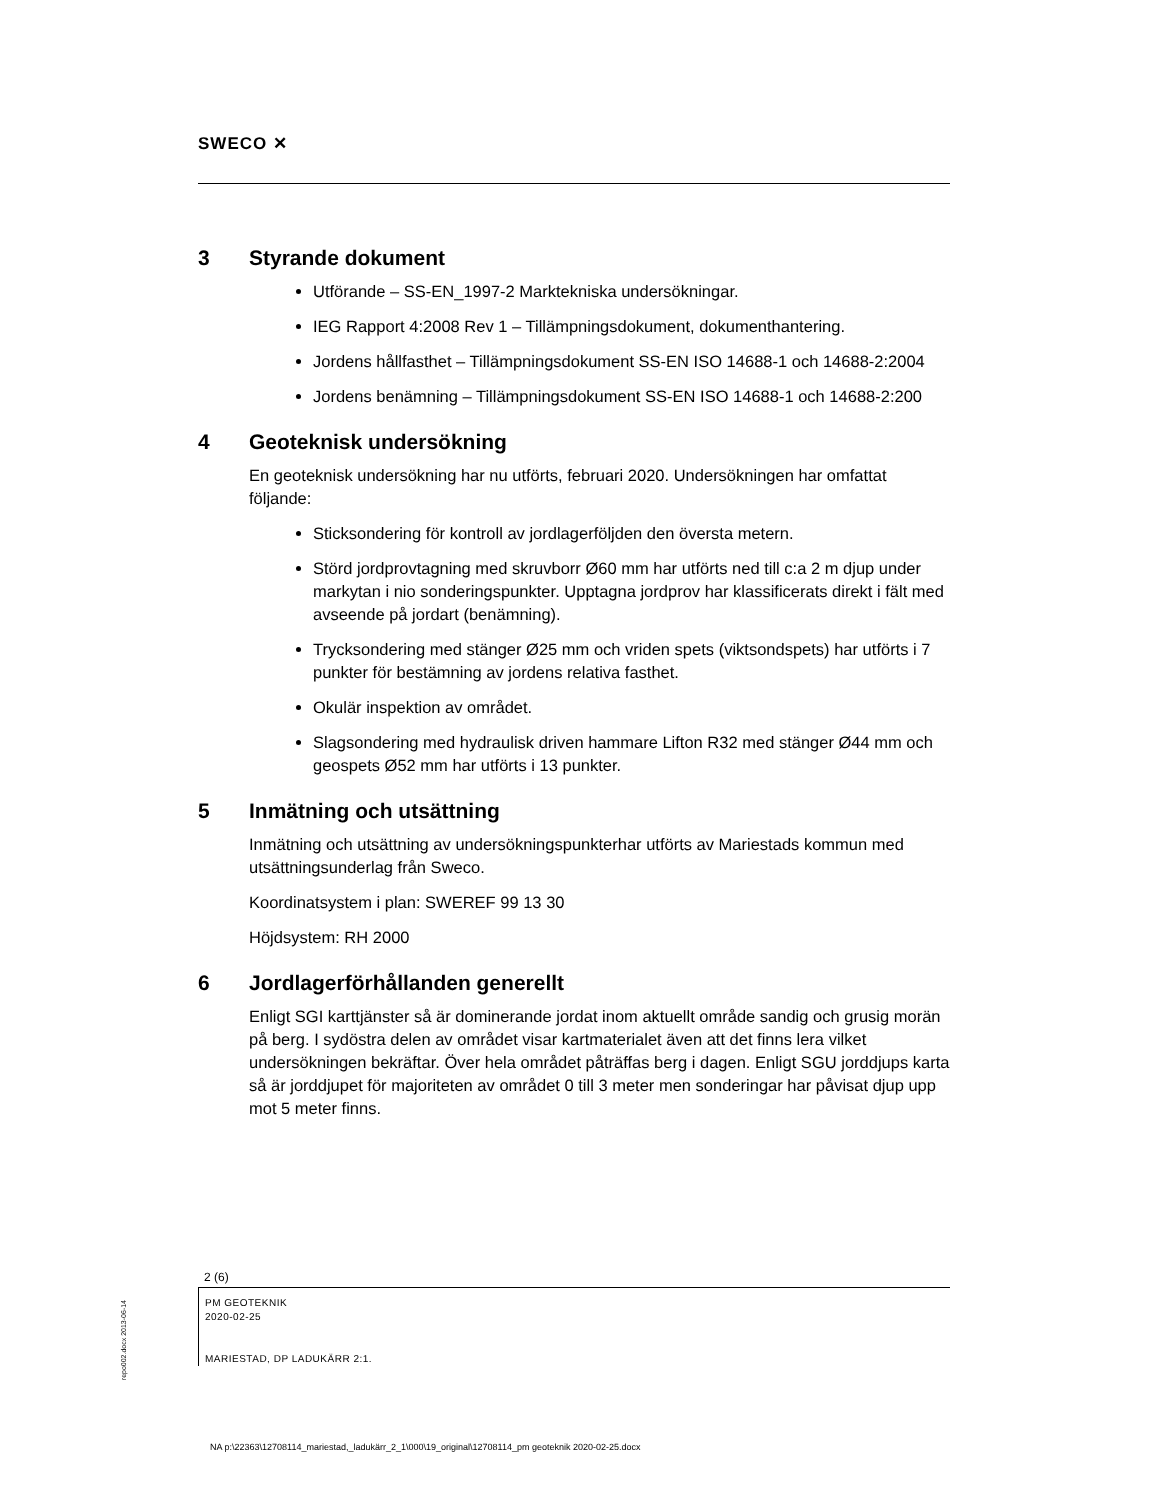SWECO ✕
3 Styrande dokument
Utförande – SS-EN_1997-2 Marktekniska undersökningar.
IEG Rapport 4:2008 Rev 1 – Tillämpningsdokument, dokumenthantering.
Jordens hållfasthet – Tillämpningsdokument SS-EN ISO 14688-1 och 14688-2:2004
Jordens benämning – Tillämpningsdokument SS-EN ISO 14688-1 och 14688-2:200
4 Geoteknisk undersökning
En geoteknisk undersökning har nu utförts, februari 2020. Undersökningen har omfattat följande:
Sticksondering för kontroll av jordlagerföljden den översta metern.
Störd jordprovtagning med skruvborr Ø60 mm har utförts ned till c:a 2 m djup under markytan i nio sonderingspunkter. Upptagna jordprov har klassificerats direkt i fält med avseende på jordart (benämning).
Trycksondering med stänger Ø25 mm och vriden spets (viktsondspets) har utförts i 7 punkter för bestämning av jordens relativa fasthet.
Okulär inspektion av området.
Slagsondering med hydraulisk driven hammare Lifton R32 med stänger Ø44 mm och geospets Ø52 mm har utförts i 13 punkter.
5 Inmätning och utsättning
Inmätning och utsättning av undersökningspunkterhar utförts av Mariestads kommun med utsättningsunderlag från Sweco.
Koordinatsystem i plan: SWEREF 99 13 30
Höjdsystem: RH 2000
6 Jordlagerförhållanden generellt
Enligt SGI karttjänster så är dominerande jordat inom aktuellt område sandig och grusig morän på berg. I sydöstra delen av området visar kartmaterialet även att det finns lera vilket undersökningen bekräftar. Över hela området påträffas berg i dagen. Enligt SGU jorddjups karta så är jorddjupet för majoriteten av området 0 till 3 meter men sonderingar har påvisat djup upp mot 5 meter finns.
2 (6)
PM GEOTEKNIK
2020-02-25
MARIESTAD, DP LADUKÄRR 2:1.
repo002.docx 2013-06-14
NA p:\22363\12708114_mariestad,_ladukärr_2_1\000\19_original\12708114_pm geoteknik 2020-02-25.docx